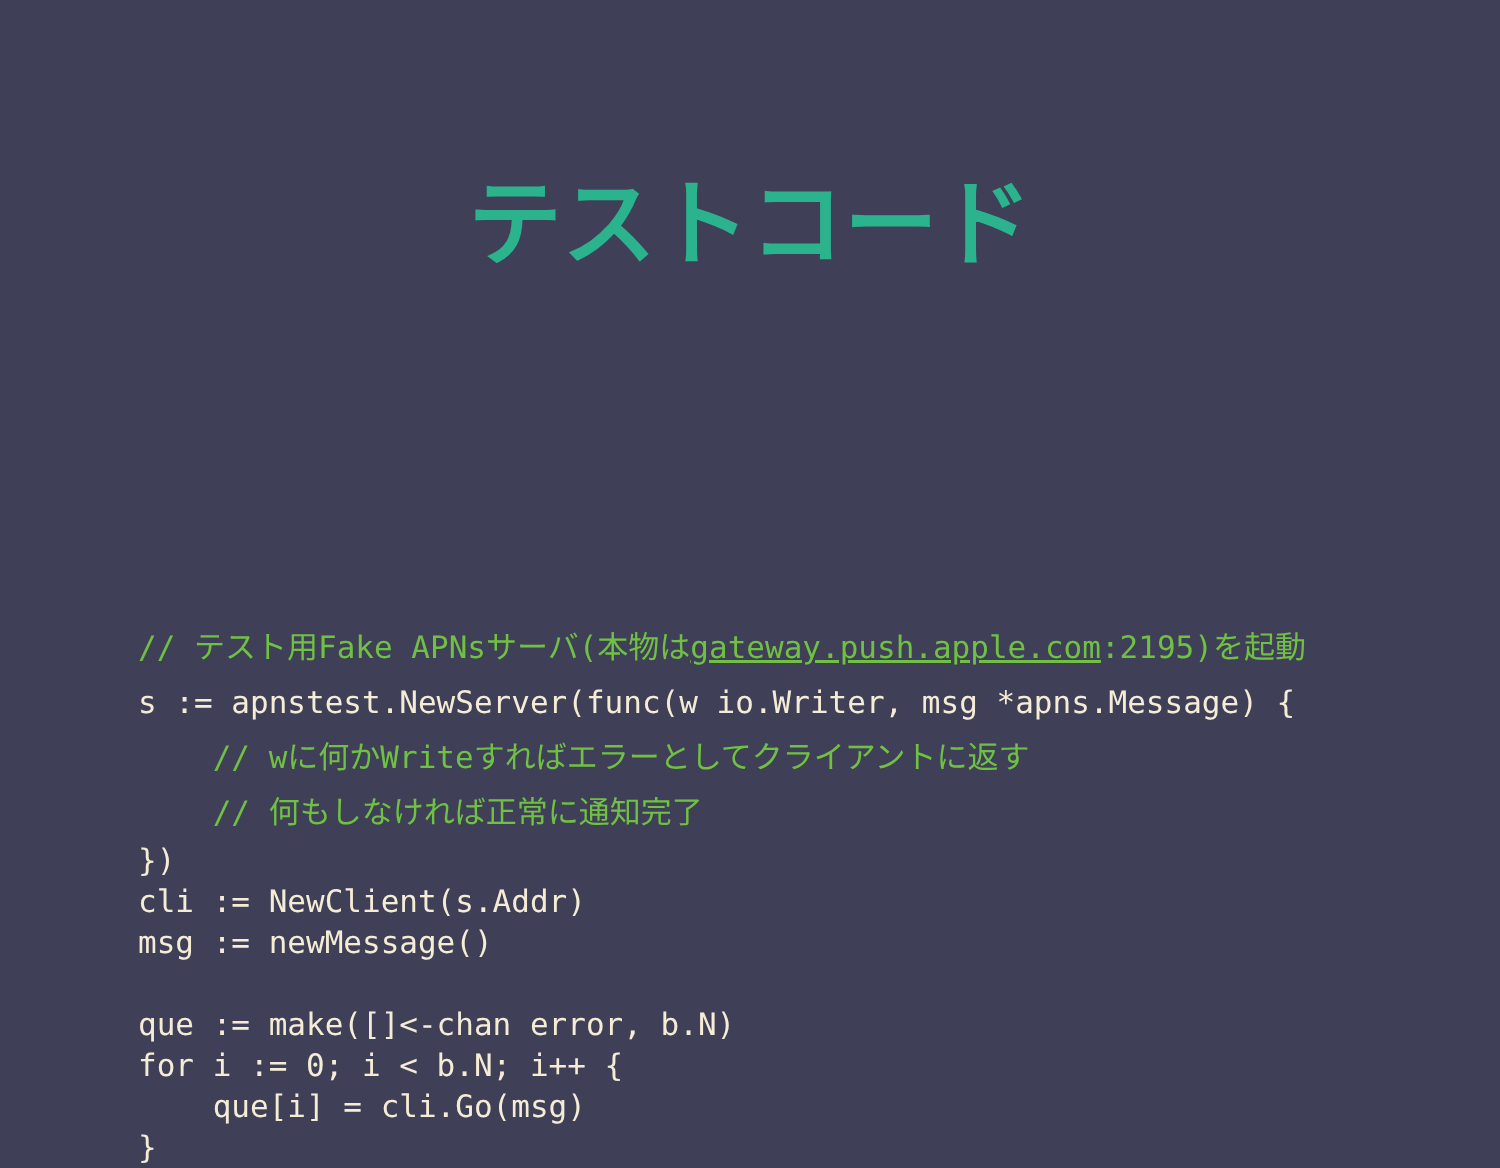テストコード
// テスト用Fake APNsサーバ(本物はgateway.push.apple.com:2195)を起動
s := apnstest.NewServer(func(w io.Writer, msg *apns.Message) {
    // wに何かWriteすればエラーとしてクライアントに返す
    // 何もしなければ正常に通知完了
})
cli := NewClient(s.Addr)
msg := newMessage()

que := make([]<-chan error, b.N)
for i := 0; i < b.N; i++ {
    que[i] = cli.Go(msg)
}